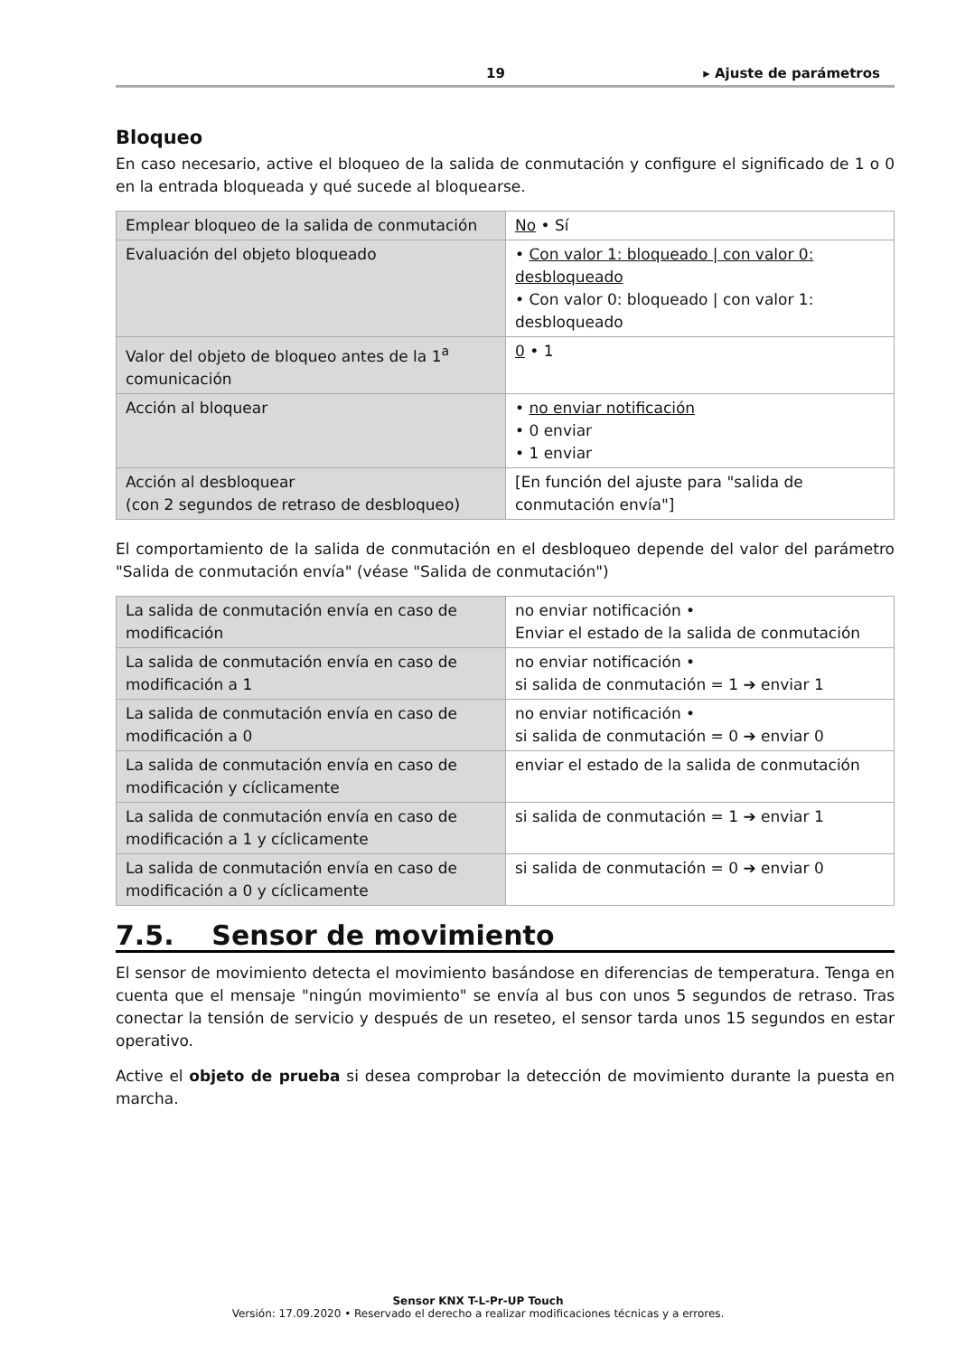19 ▸ Ajuste de parámetros
Bloqueo
En caso necesario, active el bloqueo de la salida de conmutación y configure el significado de 1 o 0 en la entrada bloqueada y qué sucede al bloquearse.
| Emplear bloqueo de la salida de conmutación | No • Sí |
| Evaluación del objeto bloqueado | • Con valor 1: bloqueado / con valor 0: desbloqueado • Con valor 0: bloqueado / con valor 1: desbloqueado |
| Valor del objeto de bloqueo antes de la 1<sup>a</sup> comunicación | 0 • 1 |
| Acción al bloquear | • no enviar notificación • 0 enviar • 1 enviar |
| Acción al desbloquear (con 2 segundos de retraso de desbloqueo) | [En función del ajuste para "salida de conmutación envía"] |
El comportamiento de la salida de conmutación en el desbloqueo depende del valor del parámetro "Salida de conmutación envía" (véase "Salida de conmutación")
| La salida de conmutación envía en caso de modificación | no enviar notificación • Enviar el estado de la salida de conmutación |
| La salida de conmutación envía en caso de modificación a 1 | no enviar notificación • si salida de conmutación = 1 ➔ enviar 1 |
| La salida de conmutación envía en caso de modificación a 0 | no enviar notificación • si salida de conmutación = 0 ➔ enviar 0 |
| La salida de conmutación envía en caso de modificación y cíclicamente | enviar el estado de la salida de conmutación |
| La salida de conmutación envía en caso de modificación a 1 y cíclicamente | si salida de conmutación = 1 ➔ enviar 1 |
| La salida de conmutación envía en caso de modificación a 0 y cíclicamente | si salida de conmutación = 0 ➔ enviar 0 |
7.5. Sensor de movimiento
El sensor de movimiento detecta el movimiento basándose en diferencias de temperatura. Tenga en cuenta que el mensaje "ningún movimiento" se envía al bus con unos 5 segundos de retraso. Tras conectar la tensión de servicio y después de un reseteo, el sensor tarda unos 15 segundos en estar operativo.
Active el objeto de prueba si desea comprobar la detección de movimiento durante la puesta en marcha.
Sensor KNX T-L-Pr-UP Touch
Versión: 17.09.2020 • Reservado el derecho a realizar modificaciones técnicas y a errores.